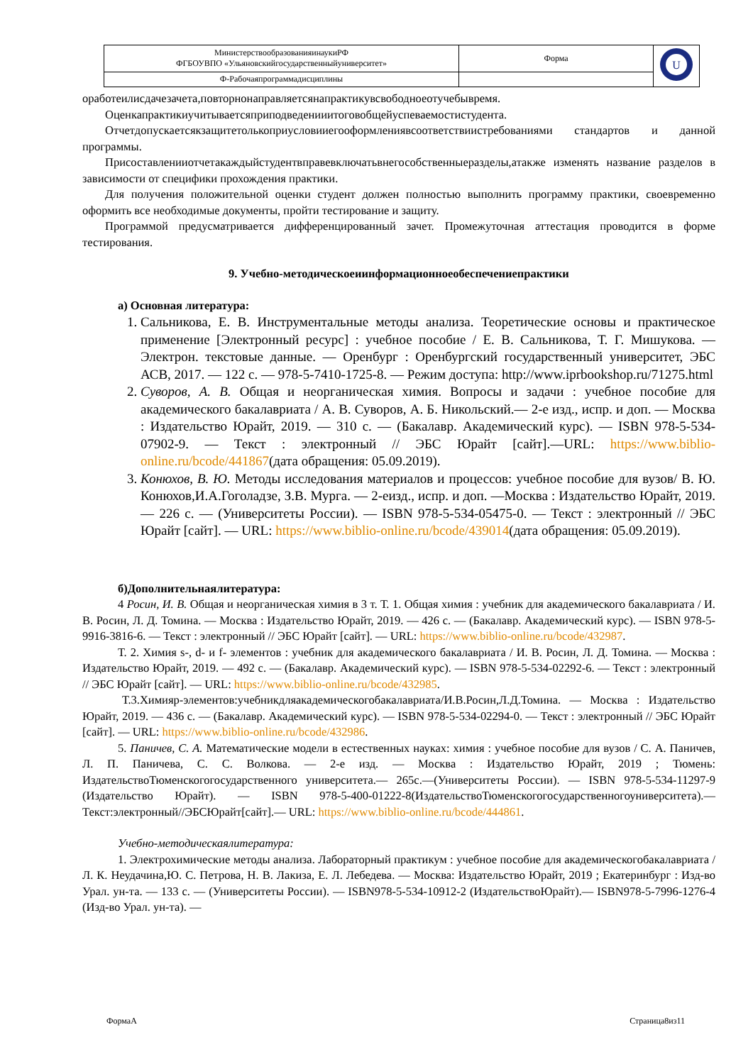| МинистерствообразованияинаукиРФ ФГБОУВПО «Ульяновскийгосударственныйуниверситет» | Форма | U |
| Ф-Рабочаяпрограммадисциплины | | |
оработеилисдачезачета,повторнонаправляетсянапрактикувсвободноеотучебывремя.
Оценкапрактикиучитываетсяприподведенииитоговобщейуспеваемостистудента.
Отчетдопускаетсякзащитетолькоприусловииегооформлениявсоответствиистребованиями стандартов и данной программы.
Присоставленииотчетакаждыйстудентвправевключатьвнегособственныеразделы,атакже изменять название разделов в зависимости от специфики прохождения практики.
Для получения положительной оценки студент должен полностью выполнить программу практики, своевременно оформить все необходимые документы, пройти тестирование и защиту.
Программой предусматривается дифференцированный зачет. Промежуточная аттестация проводится в форме тестирования.
9. Учебно-методическоеиинформационноеобеспечениепрактики
а) Основная литература:
1. Сальникова, Е. В. Инструментальные методы анализа. Теоретические основы и практическое применение [Электронный ресурс] : учебное пособие / Е. В. Сальникова, Т. Г. Мишукова. — Электрон. текстовые данные. — Оренбург : Оренбургский государственный университет, ЭБС АСВ, 2017. — 122 с. — 978-5-7410-1725-8. — Режим доступа: http://www.iprbookshop.ru/71275.html
2. Суворов, А. В. Общая и неорганическая химия. Вопросы и задачи : учебное пособие для академического бакалавриата / А. В. Суворов, А. Б. Никольский.— 2-е изд., испр. и доп. — Москва : Издательство Юрайт, 2019. — 310 с. — (Бакалавр. Академический курс). — ISBN 978-5-534-07902-9. — Текст : электронный // ЭБС Юрайт [сайт].—URL: https://www.biblio-online.ru/bcode/441867(дата обращения: 05.09.2019).
3. Конюхов, В. Ю. Методы исследования материалов и процессов: учебное пособие для вузов/ В. Ю. Конюхов,И.А.Гоголадзе, З.В. Мурга. — 2-еизд., испр. и доп. —Москва : Издательство Юрайт, 2019. — 226 с. — (Университеты России). — ISBN 978-5-534-05475-0. — Текст : электронный // ЭБС Юрайт [сайт]. — URL: https://www.biblio-online.ru/bcode/439014(дата обращения: 05.09.2019).
б)Дополнительнаялитература:
4 Росин, И. В. Общая и неорганическая химия в 3 т. Т. 1. Общая химия : учебник для академического бакалавриата / И. В. Росин, Л. Д. Томина. — Москва : Издательство Юрайт, 2019. — 426 с. — (Бакалавр. Академический курс). — ISBN 978-5-9916-3816-6. — Текст : электронный // ЭБС Юрайт [сайт]. — URL: https://www.biblio-online.ru/bcode/432987.
Т. 2. Химия s-, d- и f- элементов : учебник для академического бакалавриата / И. В. Росин, Л. Д. Томина. — Москва : Издательство Юрайт, 2019. — 492 с. — (Бакалавр. Академический курс). — ISBN 978-5-534-02292-6. — Текст : электронный // ЭБС Юрайт [сайт]. — URL: https://www.biblio-online.ru/bcode/432985.
Т.3.Химияр-элементов:учебникдляакадемическогобакалавриата/И.В.Росин,Л.Д.Томина. — Москва : Издательство Юрайт, 2019. — 436 с. — (Бакалавр. Академический курс). — ISBN 978-5-534-02294-0. — Текст : электронный // ЭБС Юрайт [сайт]. — URL: https://www.biblio-online.ru/bcode/432986.
5. Паничев, С. А. Математические модели в естественных науках: химия : учебное пособие для вузов / С. А. Паничев, Л. П. Паничева, С. С. Волкова. — 2-е изд. — Москва : Издательство Юрайт, 2019 ; Тюмень: ИздательствоТюменскогогосударственного университета.— 265с.—(Университеты России). — ISBN 978-5-534-11297-9 (Издательство Юрайт). — ISBN 978-5-400-01222-8(ИздательствоТюменскогогосударственногоуниверситета).—Текст:электронный//ЭБСЮрайт[сайт].— URL: https://www.biblio-online.ru/bcode/444861.
Учебно-методическаялитература:
1. Электрохимические методы анализа. Лабораторный практикум : учебное пособие для академическогобакалавриата / Л. К. Неудачина,Ю. С. Петрова, Н. В. Лакиза, Е. Л. Лебедева. — Москва: Издательство Юрайт, 2019 ; Екатеринбург : Изд-во Урал. ун-та. — 133 с. — (Университеты России). — ISBN978-5-534-10912-2 (ИздательствоЮрайт).— ISBN978-5-7996-1276-4 (Изд-во Урал. ун-та). —
ФормаА Страница8из11